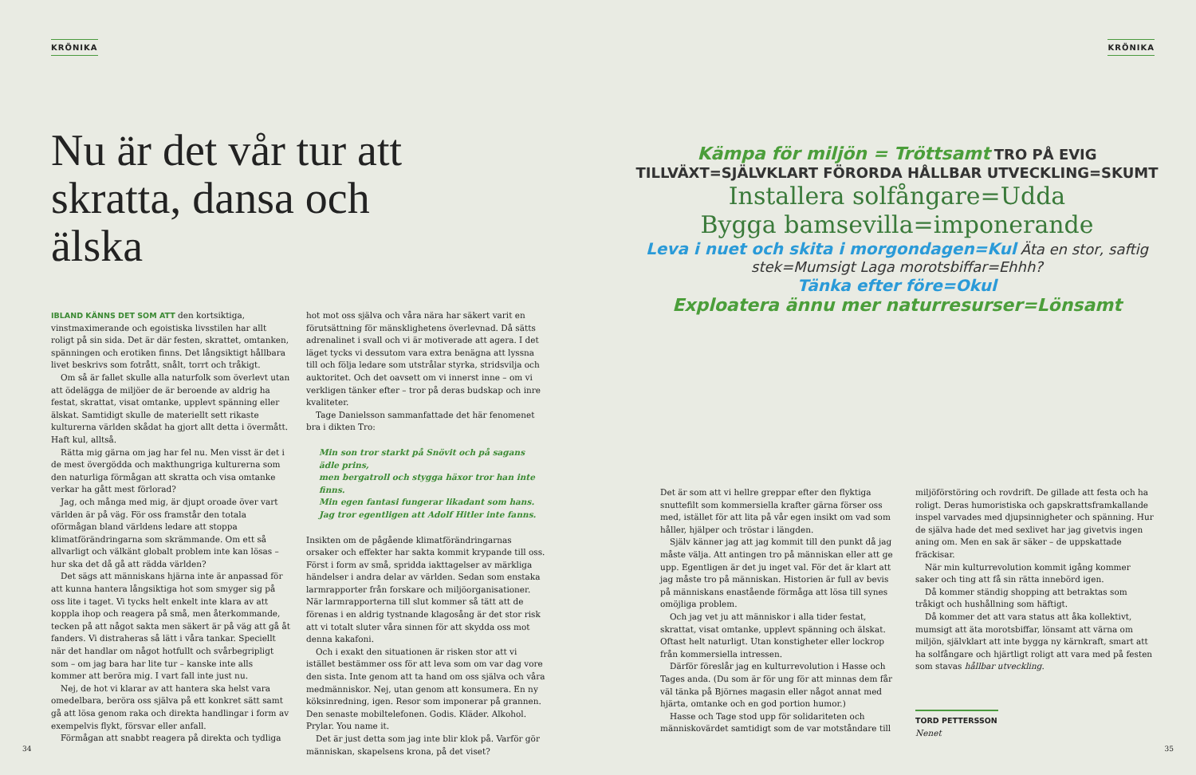KRÖNIKA
Nu är det vår tur att skratta, dansa och älska
IBLAND KÄNNS DET SOM ATT den kortsiktiga, vinstmaximerande och egoistiska livsstilen har allt roligt på sin sida. Det är där festen, skrattet, omtanken, spänningen och erotiken finns. Det långsiktigt hållbara livet beskrivs som fotrått, snålt, torrt och tråkigt.
Om så är fallet skulle alla naturfolk som överlevt utan att ödelägga de miljöer de är beroende av aldrig ha festat, skrattat, visat omtanke, upplevt spänning eller älskat. Samtidigt skulle de materiellt sett rikaste kulturerna världen skådat ha gjort allt detta i övermått. Haft kul, alltså.
Rätta mig gärna om jag har fel nu. Men visst är det i de mest övergödda och makthungriga kulturerna som den naturliga förmågan att skratta och visa omtanke verkar ha gått mest förlorad?
Jag, och många med mig, är djupt oroade över vart världen är på väg. För oss framstår den totala oförmågan bland världens ledare att stoppa klimatförändringarna som skrämmande. Om ett så allvarligt och välkänt globalt problem inte kan lösas – hur ska det då gå att rädda världen?
Det sägs att människans hjärna inte är anpassad för att kunna hantera långsiktiga hot som smyger sig på oss lite i taget. Vi tycks helt enkelt inte klara av att koppla ihop och reagera på små, men återkommande, tecken på att något sakta men säkert är på väg att gå åt fanders. Vi distraheras så lätt i våra tankar. Speciellt när det handlar om något hotfullt och svårbegripligt som – om jag bara har lite tur – kanske inte alls kommer att beröra mig. I vart fall inte just nu.
Nej, de hot vi klarar av att hantera ska helst vara omedelbara, beröra oss själva på ett konkret sätt samt gå att lösa genom raka och direkta handlingar i form av exempelvis flykt, försvar eller anfall.
Förmågan att snabbt reagera på direkta och tydliga
hot mot oss själva och våra nära har säkert varit en förutsättning för mänsklighetens överlevnad. Då sätts adrenalinet i svall och vi är motiverade att agera. I det läget tycks vi dessutom vara extra benägna att lyssna till och följa ledare som utstrålar styrka, stridsvilja och auktoritet. Och det oavsett om vi innerst inne – om vi verkligen tänker efter – tror på deras budskap och inre kvaliteter.
Tage Danielsson sammanfattade det här fenomenet bra i dikten Tro:
Min son tror starkt på Snövit och på sagans ädle prins,
men bergatroll och stygga häxor tror han inte finns.
Min egen fantasi fungerar likadant som hans.
Jag tror egentligen att Adolf Hitler inte fanns.
Insikten om de pågående klimatförändringarnas orsaker och effekter har sakta kommit krypande till oss. Först i form av små, spridda iakttagelser av märkliga händelser i andra delar av världen. Sedan som enstaka larmrapporter från forskare och miljöorganisationer. När larmrapporterna till slut kommer så tätt att de förenas i en aldrig tystnande klagosång är det stor risk att vi totalt sluter våra sinnen för att skydda oss mot denna kakafoni.
Och i exakt den situationen är risken stor att vi istället bestämmer oss för att leva som om var dag vore den sista. Inte genom att ta hand om oss själva och våra medmänniskor. Nej, utan genom att konsumera. En ny köksinredning, igen. Resor som imponerar på grannen. Den senaste mobiltelefonen. Godis. Kläder. Alkohol. Prylar. You name it.
Det är just detta som jag inte blir klok på. Varför gör människan, skapelsens krona, på det viset?
34
KRÖNIKA
Kämpa för miljön = Tröttsamt TRO PÅ EVIG TILLVÄXT=SJÄLVKLART FÖRORDA HÅLLBAR UTVECKLING=SKUMT
Installera solfångare=Udda
Bygga bamsevilla=imponerande
Leva i nuet och skita i morgondagen=Kul Äta en stor, saftig stek=Mumsigt Laga morotsbiffar=Ehhh?
Tänka efter före=Okul
Exploatera ännu mer naturresurser=Lönsamt
Det är som att vi hellre greppar efter den flyktiga snuttefilt som kommersiella krafter gärna förser oss med, istället för att lita på vår egen insikt om vad som håller, hjälper och tröstar i längden.
Själv känner jag att jag kommit till den punkt då jag måste välja. Att antingen tro på människan eller att ge upp. Egentligen är det ju inget val. För det är klart att jag måste tro på människan. Historien är full av bevis på människans enastående förmåga att lösa till synes omöjliga problem.
Och jag vet ju att människor i alla tider festat, skrattat, visat omtanke, upplevt spänning och älskat. Oftast helt naturligt. Utan konstigheter eller lockrop från kommersiella intressen.
Därför föreslår jag en kulturrevolution i Hasse och Tages anda. (Du som är för ung för att minnas dem får väl tänka på Björnes magasin eller något annat med hjärta, omtanke och en god portion humor.)
Hasse och Tage stod upp för solidariteten och människovärdet samtidigt som de var motståndare till
miljöförstöring och rovdrift. De gillade att festa och ha roligt. Deras humoristiska och gapskrattsframkallande inspel varvades med djupsinnigheter och spänning. Hur de själva hade det med sexlivet har jag givetvis ingen aning om. Men en sak är säker – de uppskattade fräckisar.
När min kulturrevolution kommit igång kommer saker och ting att få sin rätta innebörd igen.
Då kommer ständig shopping att betraktas som tråkigt och hushållning som häftigt.
Då kommer det att vara status att åka kollektivt, mumsigt att äta morotsbiffar, lönsamt att värna om miljön, självklart att inte bygga ny kärnkraft, smart att ha solfångare och hjärtligt roligt att vara med på festen som stavas hållbar utveckling.
TORD PETTERSSON
Nenet
35